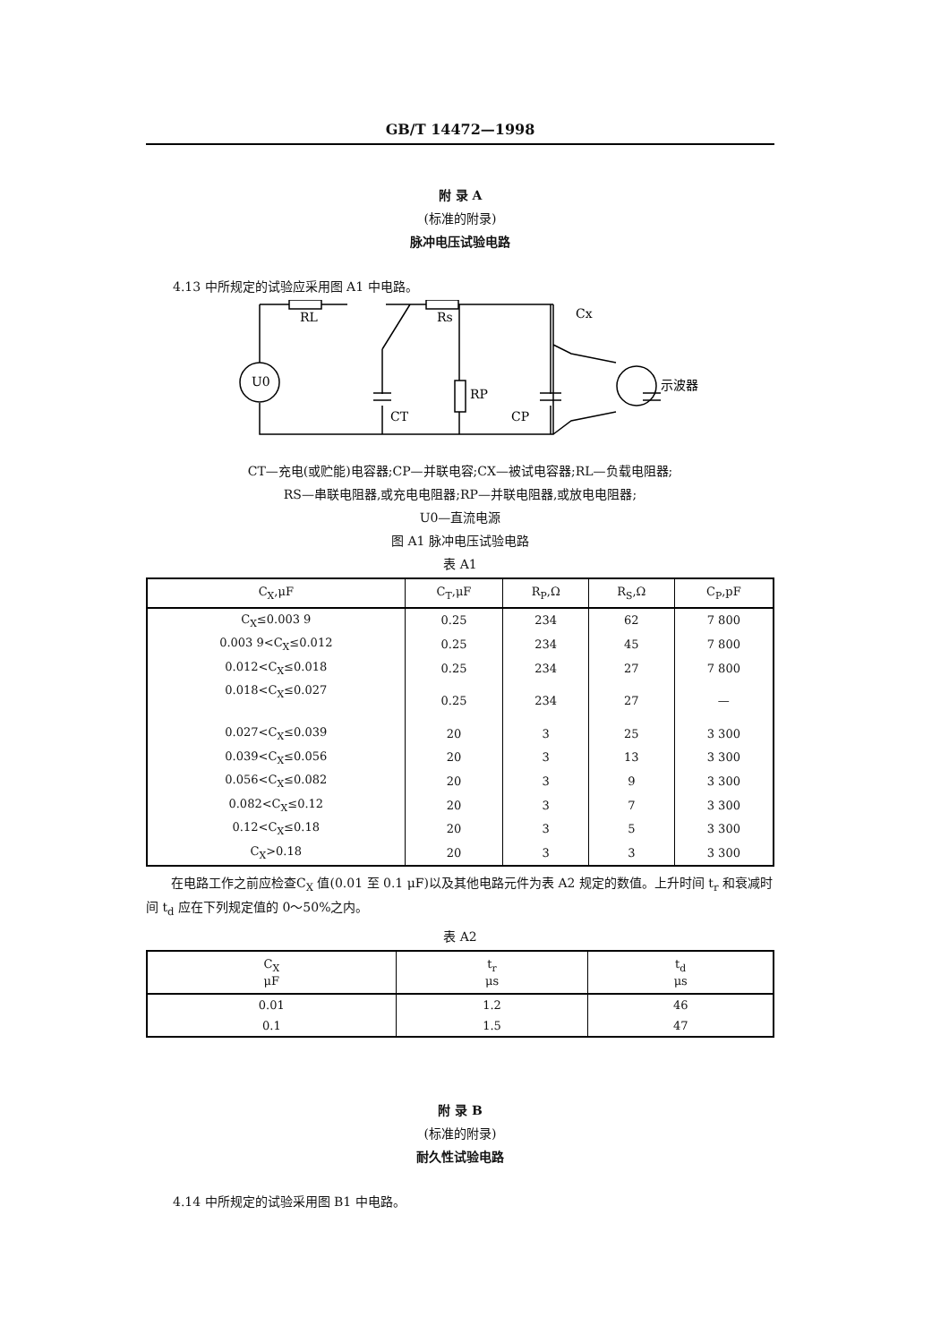GB/T 14472—1998
附 录 A
(标准的附录)
脉冲电压试验电路
4.13 中所规定的试验应采用图 A1 中电路。
RL
Rs
Cx
U0
示波器
CT
RP
CP
CT—充电(或贮能)电容器;CP—并联电容;CX—被试电容器;RL—负载电阻器;
RS—串联电阻器,或充电电阻器;RP—并联电阻器,或放电电阻器;
U0—直流电源
图 A1 脉冲电压试验电路
表 A1
| C<sub>X</sub>,μF | C<sub>T</sub>,μF | R<sub>P</sub>,Ω | R<sub>S</sub>,Ω | C<sub>P</sub>,pF |
| --- | --- | --- | --- | --- |
| C<sub>X</sub>≤0.003 9 | 0.25 | 234 | 62 | 7 800 |
| 0.003 9<C<sub>X</sub>≤0.012 | 0.25 | 234 | 45 | 7 800 |
| 0.012<C<sub>X</sub>≤0.018 | 0.25 | 234 | 27 | 7 800 |
| 0.018<C<sub>X</sub>≤0.027 | 0.25 | 234 | 27 | — |
| 0.027<C<sub>X</sub>≤0.039 | 20 | 3 | 25 | 3 300 |
| 0.039<C<sub>X</sub>≤0.056 | 20 | 3 | 13 | 3 300 |
| 0.056<C<sub>X</sub>≤0.082 | 20 | 3 | 9 | 3 300 |
| 0.082<C<sub>X</sub>≤0.12 | 20 | 3 | 7 | 3 300 |
| 0.12<C<sub>X</sub>≤0.18 | 20 | 3 | 5 | 3 300 |
| C<sub>X</sub>>0.18 | 20 | 3 | 3 | 3 300 |
在电路工作之前应检查C<sub>X</sub> 值(0.01 至 0.1 μF)以及其他电路元件为表 A2 规定的数值。上升时间 t<sub>r</sub> 和衰减时间 t<sub>d</sub> 应在下列规定值的 0～50%之内。
表 A2
| C<sub>X</sub> μF | t<sub>r</sub> μs | t<sub>d</sub> μs |
| --- | --- | --- |
| 0.01 | 1.2 | 46 |
| 0.1 | 1.5 | 47 |
附 录 B
(标准的附录)
耐久性试验电路
4.14 中所规定的试验采用图 B1 中电路。